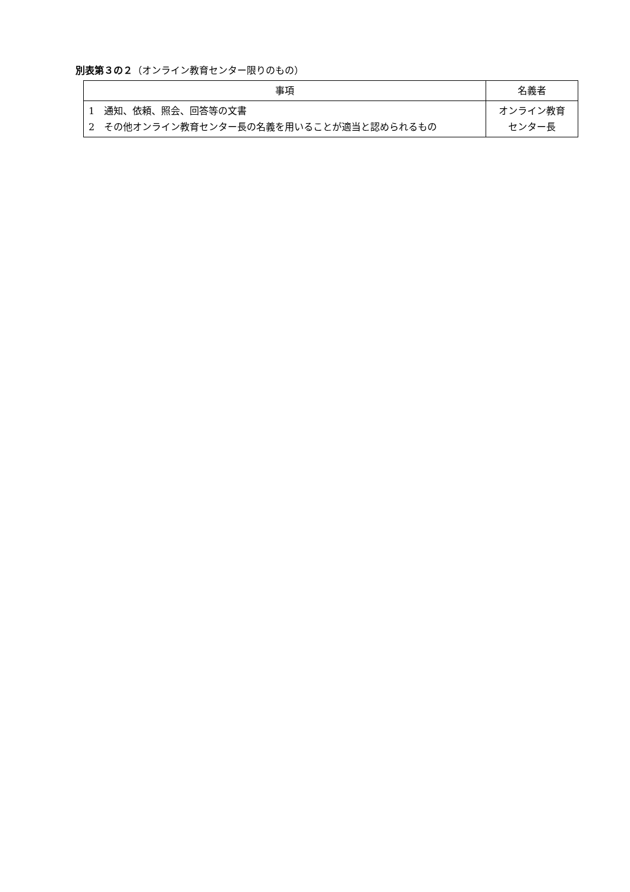別表第３の２（オンライン教育センター限りのもの）
| 事項 | 名義者 |
| --- | --- |
| 1 通知、依頼、照会、回答等の文書 2 その他オンライン教育センター長の名義を用いることが適当と認められるもの | オンライン教育 センター長 |